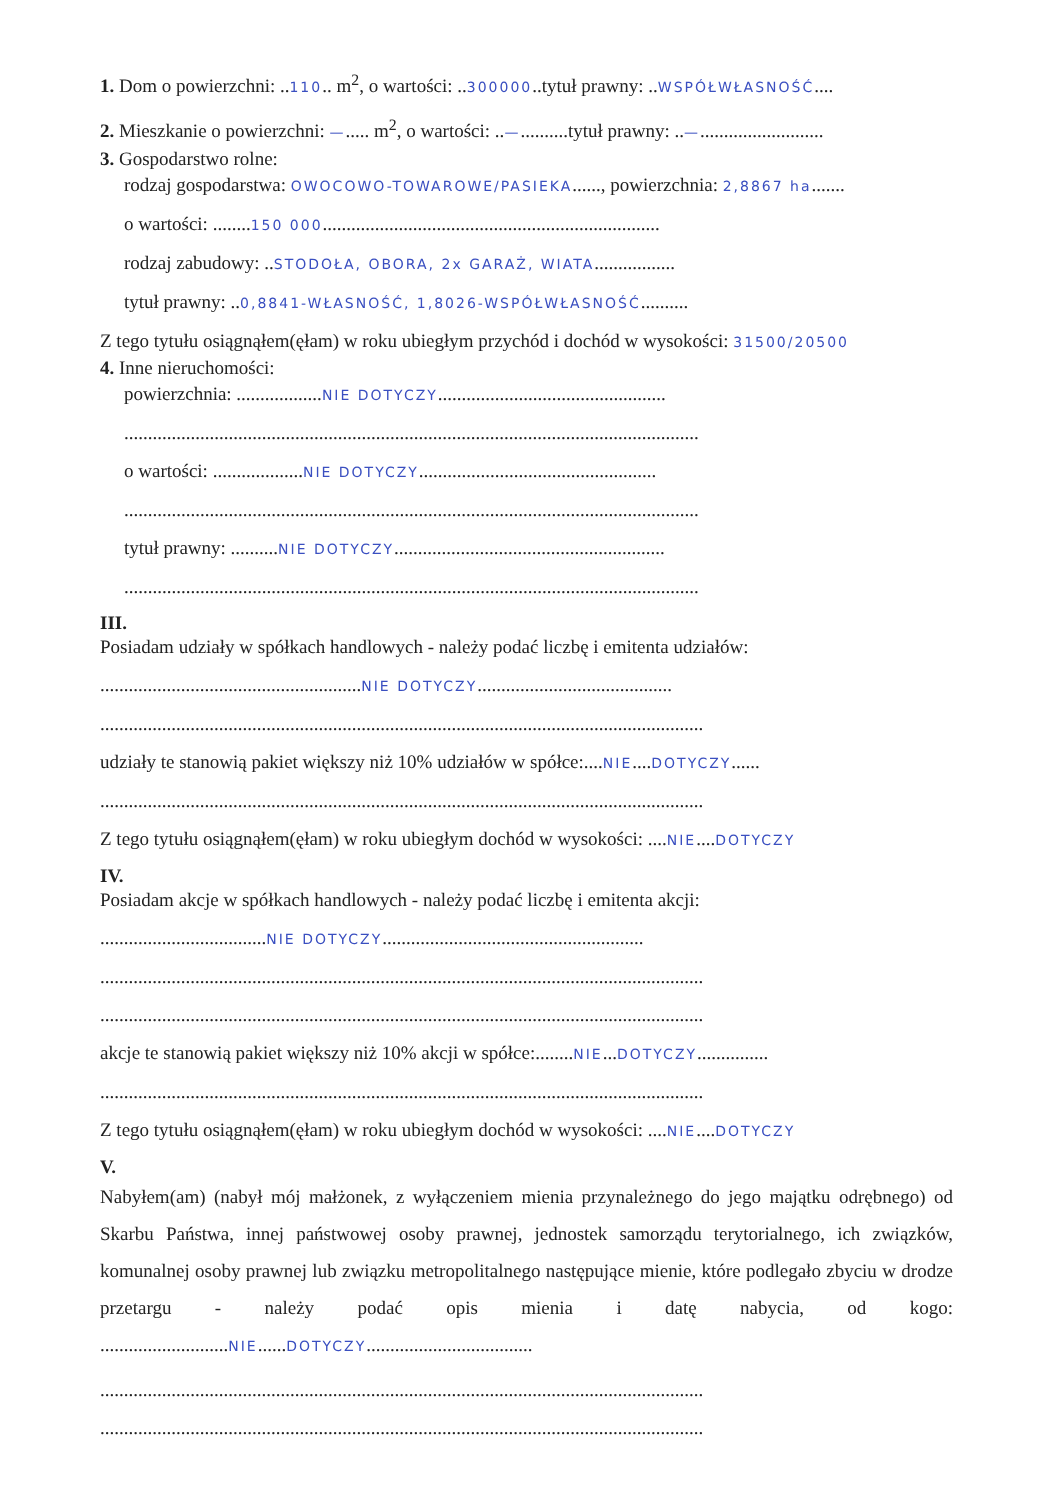1. Dom o powierzchni: ..110.. m<sup>2</sup>, o wartości: ..300000..tytuł prawny: ..WSPÓŁWŁASNOŚĆ....
2. Mieszkanie o powierzchni: —..... m<sup>2</sup>, o wartości: ..—..........tytuł prawny: ..—..........................
3. Gospodarstwo rolne:
rodzaj gospodarstwa: OWOCOWO-TOWAROWE/PASIEKA......, powierzchnia: 2,8867 ha.......
o wartości: ........150 000.......................................................................
rodzaj zabudowy: ..STODOŁA, OBORA, 2x GARAŻ, WIATA.................
tytuł prawny: ..0,8841-WŁASNOŚĆ, 1,8026-WSPÓŁWŁASNOŚĆ..........
Z tego tytułu osiągnąłem(ęłam) w roku ubiegłym przychód i dochód w wysokości: 31500/20500
4. Inne nieruchomości:
powierzchnia: ..................NIE DOTYCZY................................................
.........................................................................................................................
o wartości: ...................NIE DOTYCZY..................................................
.........................................................................................................................
tytuł prawny: ..........NIE DOTYCZY.........................................................
.........................................................................................................................
III.
Posiadam udziały w spółkach handlowych - należy podać liczbę i emitenta udziałów:
.......................................................NIE DOTYCZY.........................................
...............................................................................................................................
udziały te stanowią pakiet większy niż 10% udziałów w spółce:....NIE....DOTYCZY......
...............................................................................................................................
Z tego tytułu osiągnąłem(ęłam) w roku ubiegłym dochód w wysokości: ....NIE....DOTYCZY
IV.
Posiadam akcje w spółkach handlowych - należy podać liczbę i emitenta akcji:
...................................NIE DOTYCZY.......................................................
...............................................................................................................................
...............................................................................................................................
akcje te stanowią pakiet większy niż 10% akcji w spółce:........NIE...DOTYCZY...............
...............................................................................................................................
Z tego tytułu osiągnąłem(ęłam) w roku ubiegłym dochód w wysokości: ....NIE....DOTYCZY
V.
Nabyłem(am) (nabył mój małżonek, z wyłączeniem mienia przynależnego do jego majątku odrębnego) od Skarbu Państwa, innej państwowej osoby prawnej, jednostek samorządu terytorialnego, ich związków, komunalnej osoby prawnej lub związku metropolitalnego następujące mienie, które podlegało zbyciu w drodze przetargu - należy podać opis mienia i datę nabycia, od kogo: ...........................NIE......DOTYCZY...................................
...............................................................................................................................
...............................................................................................................................